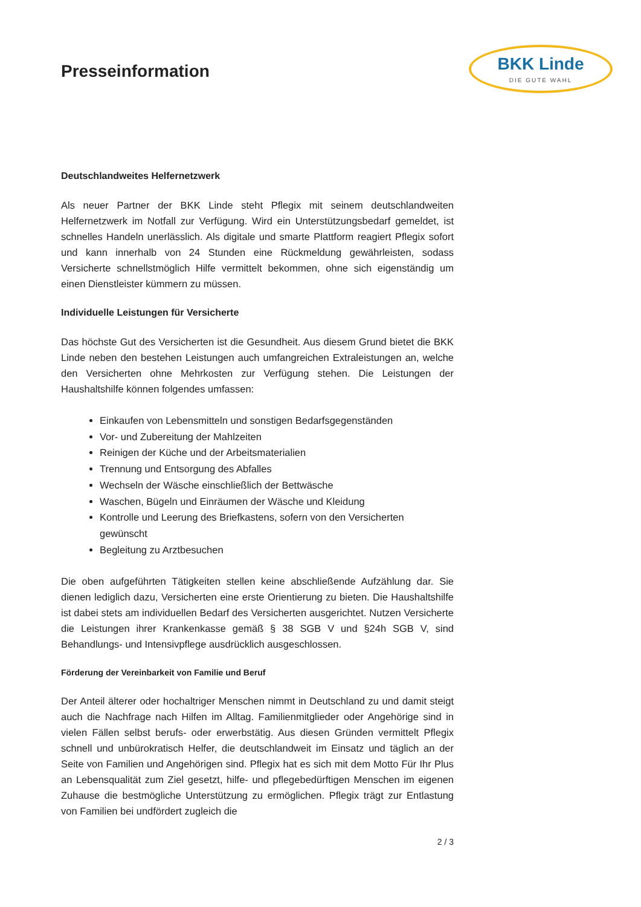Presseinformation
BKK Linde
DIE GUTE WAHL
Deutschlandweites Helfernetzwerk
Als neuer Partner der BKK Linde steht Pflegix mit seinem deutschlandweiten Helfernetzwerk im Notfall zur Verfügung. Wird ein Unterstützungsbedarf gemeldet, ist schnelles Handeln unerlässlich. Als digitale und smarte Plattform reagiert Pflegix sofort und kann innerhalb von 24 Stunden eine Rückmeldung gewährleisten, sodass Versicherte schnellstmöglich Hilfe vermittelt bekommen, ohne sich eigenständig um einen Dienstleister kümmern zu müssen.
Individuelle Leistungen für Versicherte
Das höchste Gut des Versicherten ist die Gesundheit. Aus diesem Grund bietet die BKK Linde neben den bestehen Leistungen auch umfangreichen Extraleistungen an, welche den Versicherten ohne Mehrkosten zur Verfügung stehen. Die Leistungen der Haushaltshilfe können folgendes umfassen:
Einkaufen von Lebensmitteln und sonstigen Bedarfsgegenständen
Vor- und Zubereitung der Mahlzeiten
Reinigen der Küche und der Arbeitsmaterialien
Trennung und Entsorgung des Abfalles
Wechseln der Wäsche einschließlich der Bettwäsche
Waschen, Bügeln und Einräumen der Wäsche und Kleidung
Kontrolle und Leerung des Briefkastens, sofern von den Versicherten gewünscht
Begleitung zu Arztbesuchen
Die oben aufgeführten Tätigkeiten stellen keine abschließende Aufzählung dar. Sie dienen lediglich dazu, Versicherten eine erste Orientierung zu bieten. Die Haushaltshilfe ist dabei stets am individuellen Bedarf des Versicherten ausgerichtet. Nutzen Versicherte die Leistungen ihrer Krankenkasse gemäß § 38 SGB V und §24h SGB V, sind Behandlungs- und Intensivpflege ausdrücklich ausgeschlossen.
Förderung der Vereinbarkeit von Familie und Beruf
Der Anteil älterer oder hochaltriger Menschen nimmt in Deutschland zu und damit steigt auch die Nachfrage nach Hilfen im Alltag. Familienmitglieder oder Angehörige sind in vielen Fällen selbst berufs- oder erwerbstätig. Aus diesen Gründen vermittelt Pflegix schnell und unbürokratisch Helfer, die deutschlandweit im Einsatz und täglich an der Seite von Familien und Angehörigen sind. Pflegix hat es sich mit dem Motto Für Ihr Plus an Lebensqualität zum Ziel gesetzt, hilfe- und pflegebedürftigen Menschen im eigenen Zuhause die bestmögliche Unterstützung zu ermöglichen. Pflegix trägt zur Entlastung von Familien bei undfördert zugleich die
2 / 3